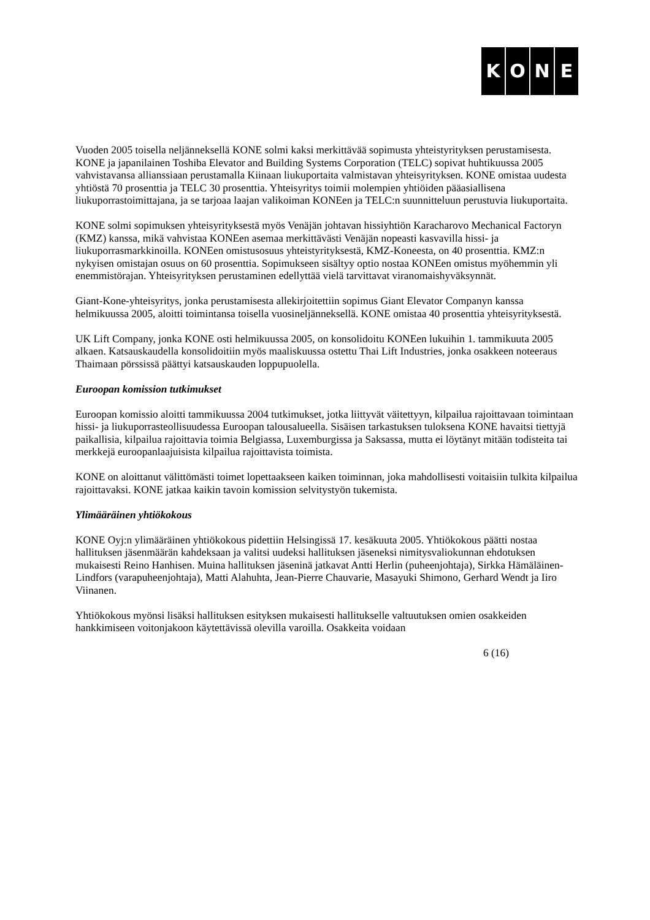KONE
Vuoden 2005 toisella neljänneksellä KONE solmi kaksi merkittävää sopimusta yhteistyrityksen perustamisesta. KONE ja japanilainen Toshiba Elevator and Building Systems Corporation (TELC) sopivat huhtikuussa 2005 vahvistavansa allianssiaan perustamalla Kiinaan liukuportaita valmistavan yhteisyrityksen. KONE omistaa uudesta yhtiöstä 70 prosenttia ja TELC 30 prosenttia. Yhteisyritys toimii molempien yhtiöiden pääasiallisena liukuporrastoimittajana, ja se tarjoaa laajan valikoiman KONEen ja TELC:n suunnitteluun perustuvia liukuportaita.
KONE solmi sopimuksen yhteisyrityksestä myös Venäjän johtavan hissiyhtiön Karacharovo Mechanical Factoryn (KMZ) kanssa, mikä vahvistaa KONEen asemaa merkittävästi Venäjän nopeasti kasvavilla hissi- ja liukuporrasmarkkinoilla. KONEen omistusosuus yhteistyrityksestä, KMZ-Koneesta, on 40 prosenttia. KMZ:n nykyisen omistajan osuus on 60 prosenttia. Sopimukseen sisältyy optio nostaa KONEen omistus myöhemmin yli enemmistörajan. Yhteisyrityksen perustaminen edellyttää vielä tarvittavat viranomaishyväksynnät.
Giant-Kone-yhteisyritys, jonka perustamisesta allekirjoitettiin sopimus Giant Elevator Companyn kanssa helmikuussa 2005, aloitti toimintansa toisella vuosineljänneksellä. KONE omistaa 40 prosenttia yhteisyrityksestä.
UK Lift Company, jonka KONE osti helmikuussa 2005, on konsolidoitu KONEen lukuihin 1. tammikuuta 2005 alkaen. Katsauskaudella konsolidoitiin myös maaliskuussa ostettu Thai Lift Industries, jonka osakkeen noteeraus Thaimaan pörssissä päättyi katsauskauden loppupuolella.
Euroopan komission tutkimukset
Euroopan komissio aloitti tammikuussa 2004 tutkimukset, jotka liittyvät väitettyyn, kilpailua rajoittavaan toimintaan hissi- ja liukuporrasteollisuudessa Euroopan talousalueella. Sisäisen tarkastuksen tuloksena KONE havaitsi tiettyjä paikallisia, kilpailua rajoittavia toimia Belgiassa, Luxemburgissa ja Saksassa, mutta ei löytänyt mitään todisteita tai merkkejä euroopanlaajuisista kilpailua rajoittavista toimista.
KONE on aloittanut välittömästi toimet lopettaakseen kaiken toiminnan, joka mahdollisesti voitaisiin tulkita kilpailua rajoittavaksi. KONE jatkaa kaikin tavoin komission selvitystyön tukemista.
Ylimääräinen yhtiökokous
KONE Oyj:n ylimääräinen yhtiökokous pidettiin Helsingissä 17. kesäkuuta 2005. Yhtiökokous päätti nostaa hallituksen jäsenmäärän kahdeksaan ja valitsi uudeksi hallituksen jäseneksi nimitysvaliokunnan ehdotuksen mukaisesti Reino Hanhisen. Muina hallituksen jäseninä jatkavat Antti Herlin (puheenjohtaja), Sirkka Hämäläinen-Lindfors (varapuheenjohtaja), Matti Alahuhta, Jean-Pierre Chauvarie, Masayuki Shimono, Gerhard Wendt ja Iiro Viinanen.
Yhtiökokous myönsi lisäksi hallituksen esityksen mukaisesti hallitukselle valtuutuksen omien osakkeiden hankkimiseen voitonjakoon käytettävissä olevilla varoilla. Osakkeita voidaan
6 (16)